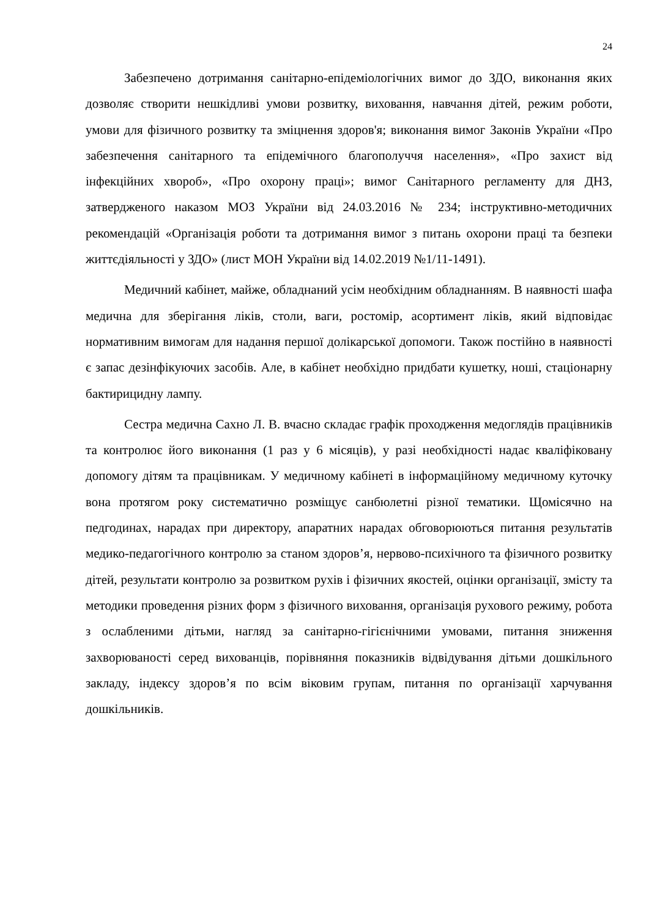24
Забезпечено дотримання санітарно-епідеміологічних вимог до ЗДО, виконання яких дозволяє створити нешкідливі умови розвитку, виховання, навчання дітей, режим роботи, умови для фізичного розвитку та зміцнення здоров'я; виконання вимог Законів України «Про забезпечення санітарного та епідемічного благополуччя населення», «Про захист від інфекційних хвороб», «Про охорону праці»; вимог Санітарного регламенту для ДНЗ, затвердженого наказом МОЗ України від 24.03.2016 № 234; інструктивно-методичних рекомендацій «Організація роботи та дотримання вимог з питань охорони праці та безпеки життєдіяльності у ЗДО» (лист МОН України від 14.02.2019 №1/11-1491).
Медичний кабінет, майже, обладнаний усім необхідним обладнанням. В наявності шафа медична для зберігання ліків, столи, ваги, ростомір, асортимент ліків, який відповідає нормативним вимогам для надання першої долікарської допомоги. Також постійно в наявності є запас дезінфікуючих засобів. Але, в кабінет необхідно придбати кушетку, ноші, стаціонарну бактирицидну лампу.
Сестра медична Сахно Л. В. вчасно складає графік проходження медоглядів працівників та контролює його виконання (1 раз у 6 місяців), у разі необхідності надає кваліфіковану допомогу дітям та працівникам. У медичному кабінеті в інформаційному медичному куточку вона протягом року систематично розміщує санбюлетні різної тематики. Щомісячно на педгодинах, нарадах при директору, апаратних нарадах обговорюються питання результатів медико-педагогічного контролю за станом здоров’я, нервово-психічного та фізичного розвитку дітей, результати контролю за розвитком рухів і фізичних якостей, оцінки організації, змісту та методики проведення різних форм з фізичного виховання, організація рухового режиму, робота з ослабленими дітьми, нагляд за санітарно-гігієнічними умовами, питання зниження захворюваності серед вихованців, порівняння показників відвідування дітьми дошкільного закладу, індексу здоров’я по всім віковим групам, питання по організації харчування дошкільників.